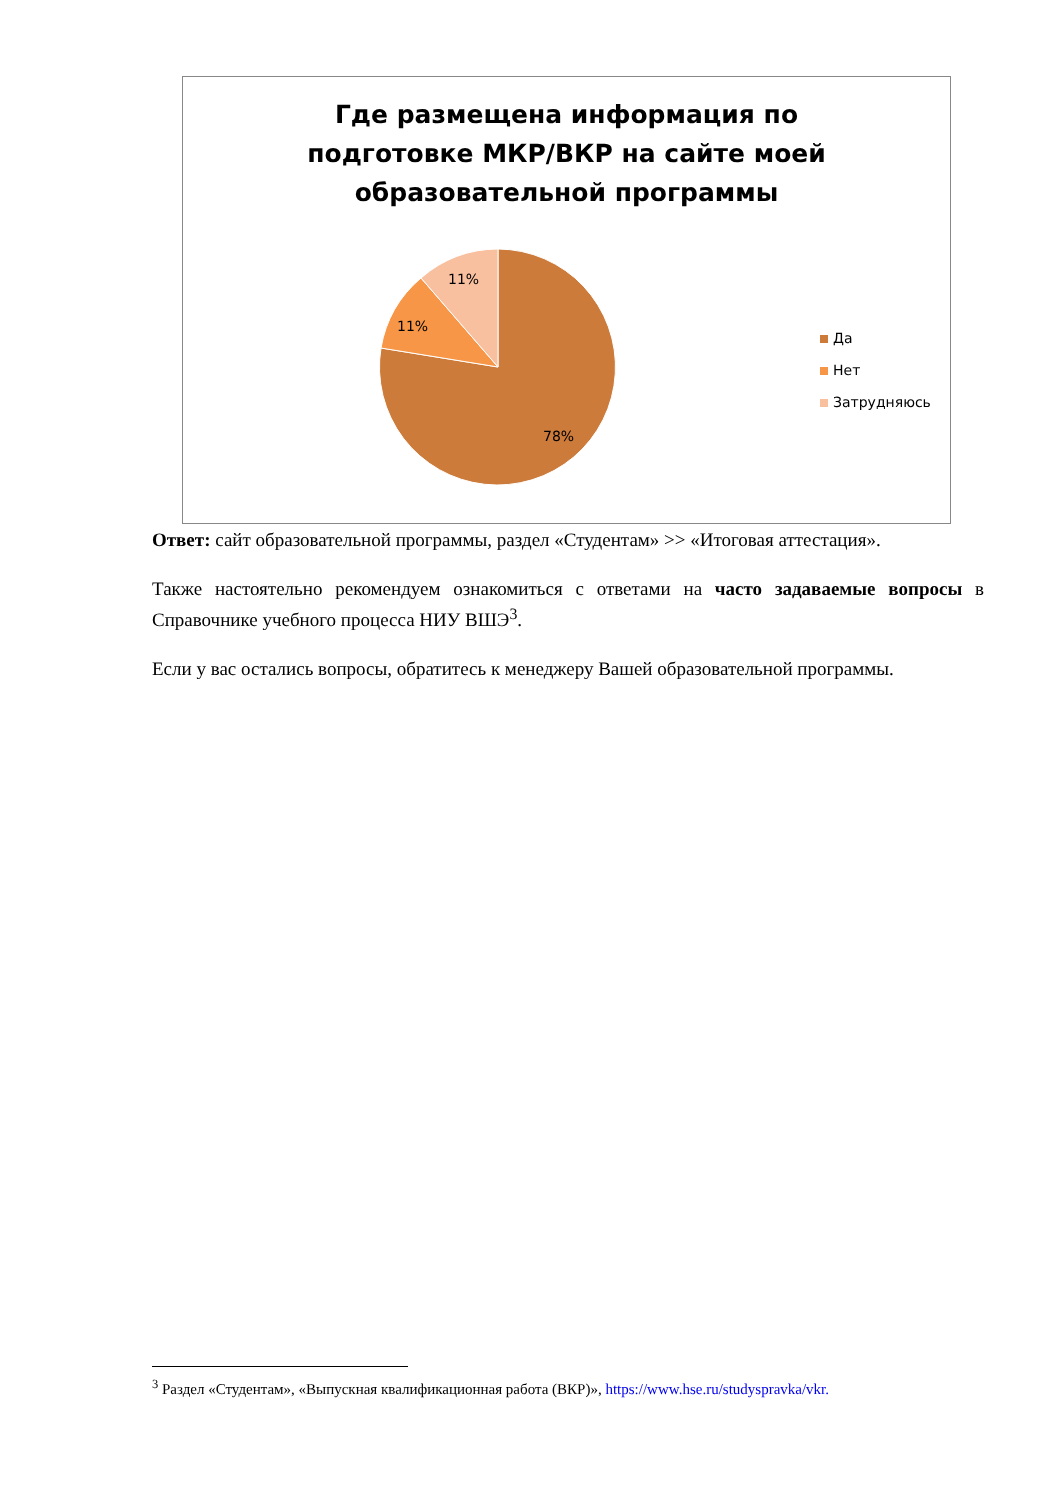Где размещена информация по
подготовке МКР/ВКР на сайте моей
образовательной программы
11%
11%
78%
Да
Нет
Затрудняюсь
Ответ: сайт образовательной программы, раздел «Студентам» >> «Итоговая аттестация».
Также настоятельно рекомендуем ознакомиться с ответами на часто задаваемые вопросы в Справочнике учебного процесса НИУ ВШЭ<sup>3</sup>.
Если у вас остались вопросы, обратитесь к менеджеру Вашей образовательной программы.
<sup>3</sup> Раздел «Студентам», «Выпускная квалификационная работа (ВКР)», https://www.hse.ru/studyspravka/vkr.